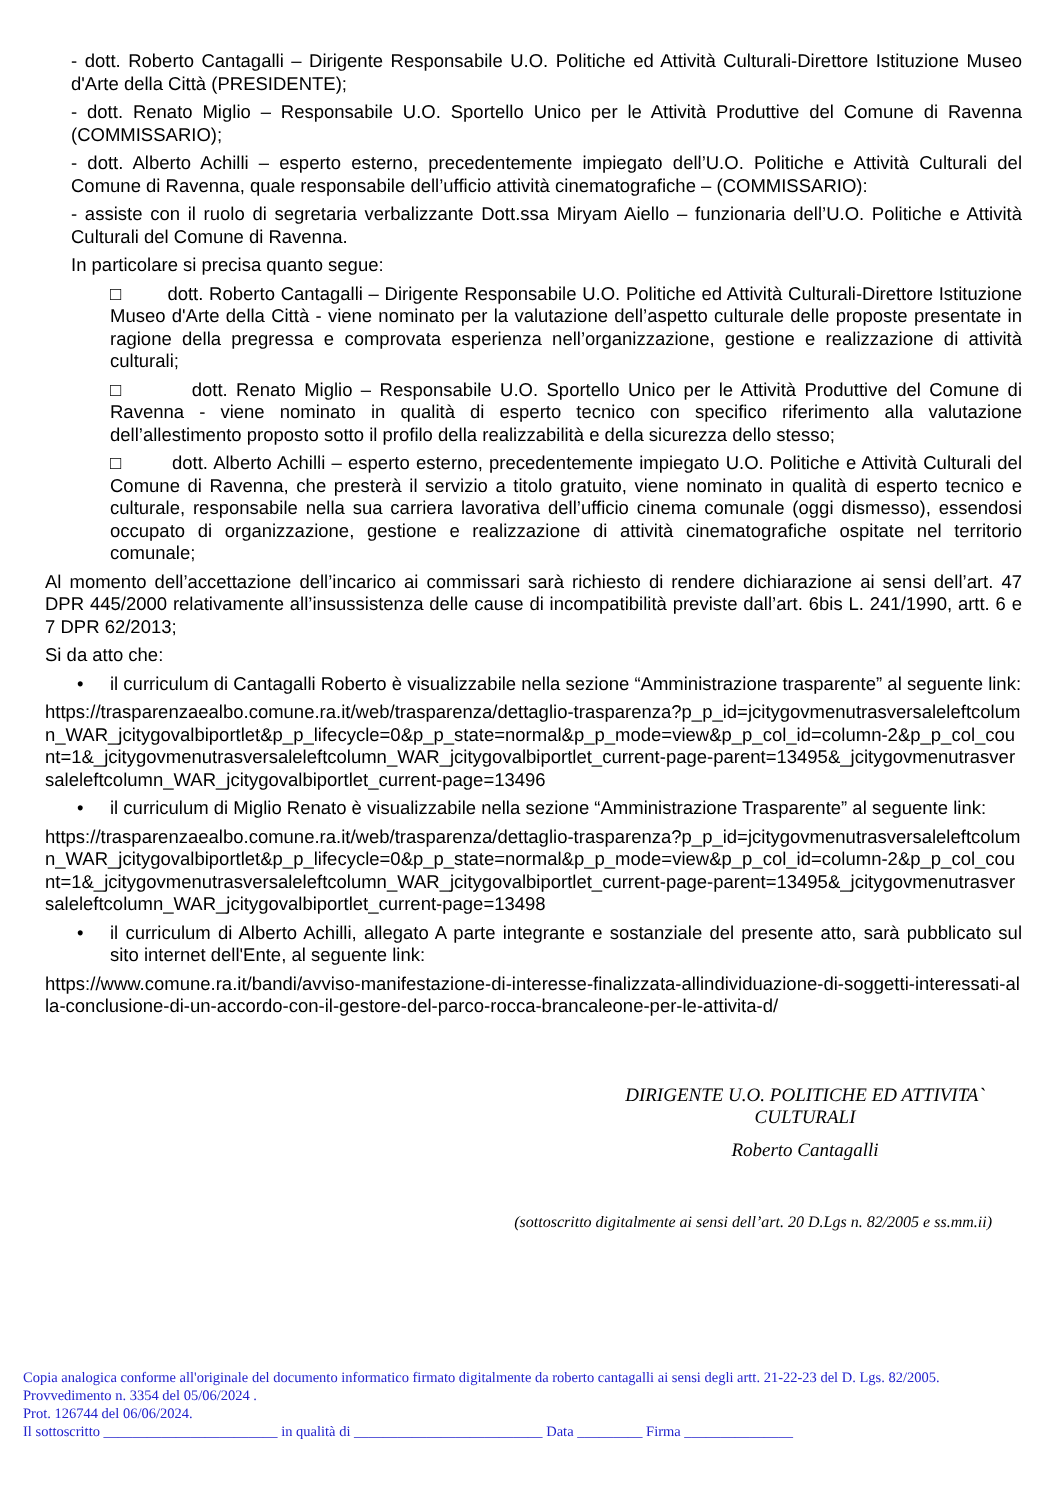- dott. Roberto Cantagalli – Dirigente Responsabile U.O. Politiche ed Attività Culturali-Direttore Istituzione Museo d'Arte della Città (PRESIDENTE);
- dott. Renato Miglio – Responsabile U.O. Sportello Unico per le Attività Produttive del Comune di Ravenna (COMMISSARIO);
- dott. Alberto Achilli – esperto esterno, precedentemente impiegato dell’U.O. Politiche e Attività Culturali del Comune di Ravenna, quale responsabile dell’ufficio attività cinematografiche – (COMMISSARIO):
- assiste con il ruolo di segretaria verbalizzante Dott.ssa Miryam Aiello – funzionaria dell’U.O. Politiche e Attività Culturali del Comune di Ravenna.
In particolare si precisa quanto segue:
□ dott. Roberto Cantagalli – Dirigente Responsabile U.O. Politiche ed Attività Culturali-Direttore Istituzione Museo d'Arte della Città - viene nominato per la valutazione dell’aspetto culturale delle proposte presentate in ragione della pregressa e comprovata esperienza nell’organizzazione, gestione e realizzazione di attività culturali;
□ dott. Renato Miglio – Responsabile U.O. Sportello Unico per le Attività Produttive del Comune di Ravenna - viene nominato in qualità di esperto tecnico con specifico riferimento alla valutazione dell’allestimento proposto sotto il profilo della realizzabilità e della sicurezza dello stesso;
□ dott. Alberto Achilli – esperto esterno, precedentemente impiegato U.O. Politiche e Attività Culturali del Comune di Ravenna, che presterà il servizio a titolo gratuito, viene nominato in qualità di esperto tecnico e culturale, responsabile nella sua carriera lavorativa dell’ufficio cinema comunale (oggi dismesso), essendosi occupato di organizzazione, gestione e realizzazione di attività cinematografiche ospitate nel territorio comunale;
Al momento dell’accettazione dell’incarico ai commissari sarà richiesto di rendere dichiarazione ai sensi dell’art. 47 DPR 445/2000 relativamente all’insussistenza delle cause di incompatibilità previste dall’art. 6bis L. 241/1990, artt. 6 e 7 DPR 62/2013;
Si da atto che:
• il curriculum di Cantagalli Roberto è visualizzabile nella sezione “Amministrazione trasparente” al seguente link:
https://trasparenzaealbo.comune.ra.it/web/trasparenza/dettaglio-trasparenza?p_p_id=jcitygovmenutrasversaleleftcolumn_WAR_jcitygovalbiportlet&p_p_lifecycle=0&p_p_state=normal&p_p_mode=view&p_p_col_id=column-2&p_p_col_count=1&_jcitygovmenutrasversaleleftcolumn_WAR_jcitygovalbiportlet_current-page-parent=13495&_jcitygovmenutrasversaleleftcolumn_WAR_jcitygovalbiportlet_current-page=13496
• il curriculum di Miglio Renato è visualizzabile nella sezione “Amministrazione Trasparente” al seguente link:
https://trasparenzaealbo.comune.ra.it/web/trasparenza/dettaglio-trasparenza?p_p_id=jcitygovmenutrasversaleleftcolumn_WAR_jcitygovalbiportlet&p_p_lifecycle=0&p_p_state=normal&p_p_mode=view&p_p_col_id=column-2&p_p_col_count=1&_jcitygovmenutrasversaleleftcolumn_WAR_jcitygovalbiportlet_current-page-parent=13495&_jcitygovmenutrasversaleleftcolumn_WAR_jcitygovalbiportlet_current-page=13498
• il curriculum di Alberto Achilli, allegato A parte integrante e sostanziale del presente atto, sarà pubblicato sul sito internet dell'Ente, al seguente link:
https://www.comune.ra.it/bandi/avviso-manifestazione-di-interesse-finalizzata-allindividuazione-di-soggetti-interessati-alla-conclusione-di-un-accordo-con-il-gestore-del-parco-rocca-brancaleone-per-le-attivita-d/
DIRIGENTE U.O. POLITICHE ED ATTIVITA`
CULTURALI
Roberto Cantagalli
(sottoscritto digitalmente ai sensi dell’art. 20 D.Lgs n. 82/2005 e ss.mm.ii)
Copia analogica conforme all'originale del documento informatico firmato digitalmente da roberto cantagalli ai sensi degli artt. 21-22-23 del D. Lgs. 82/2005.
Provvedimento n. 3354 del 05/06/2024 .
Prot. 126744 del 06/06/2024.
Il sottoscritto ________________________ in qualità di __________________________ Data _________ Firma _______________